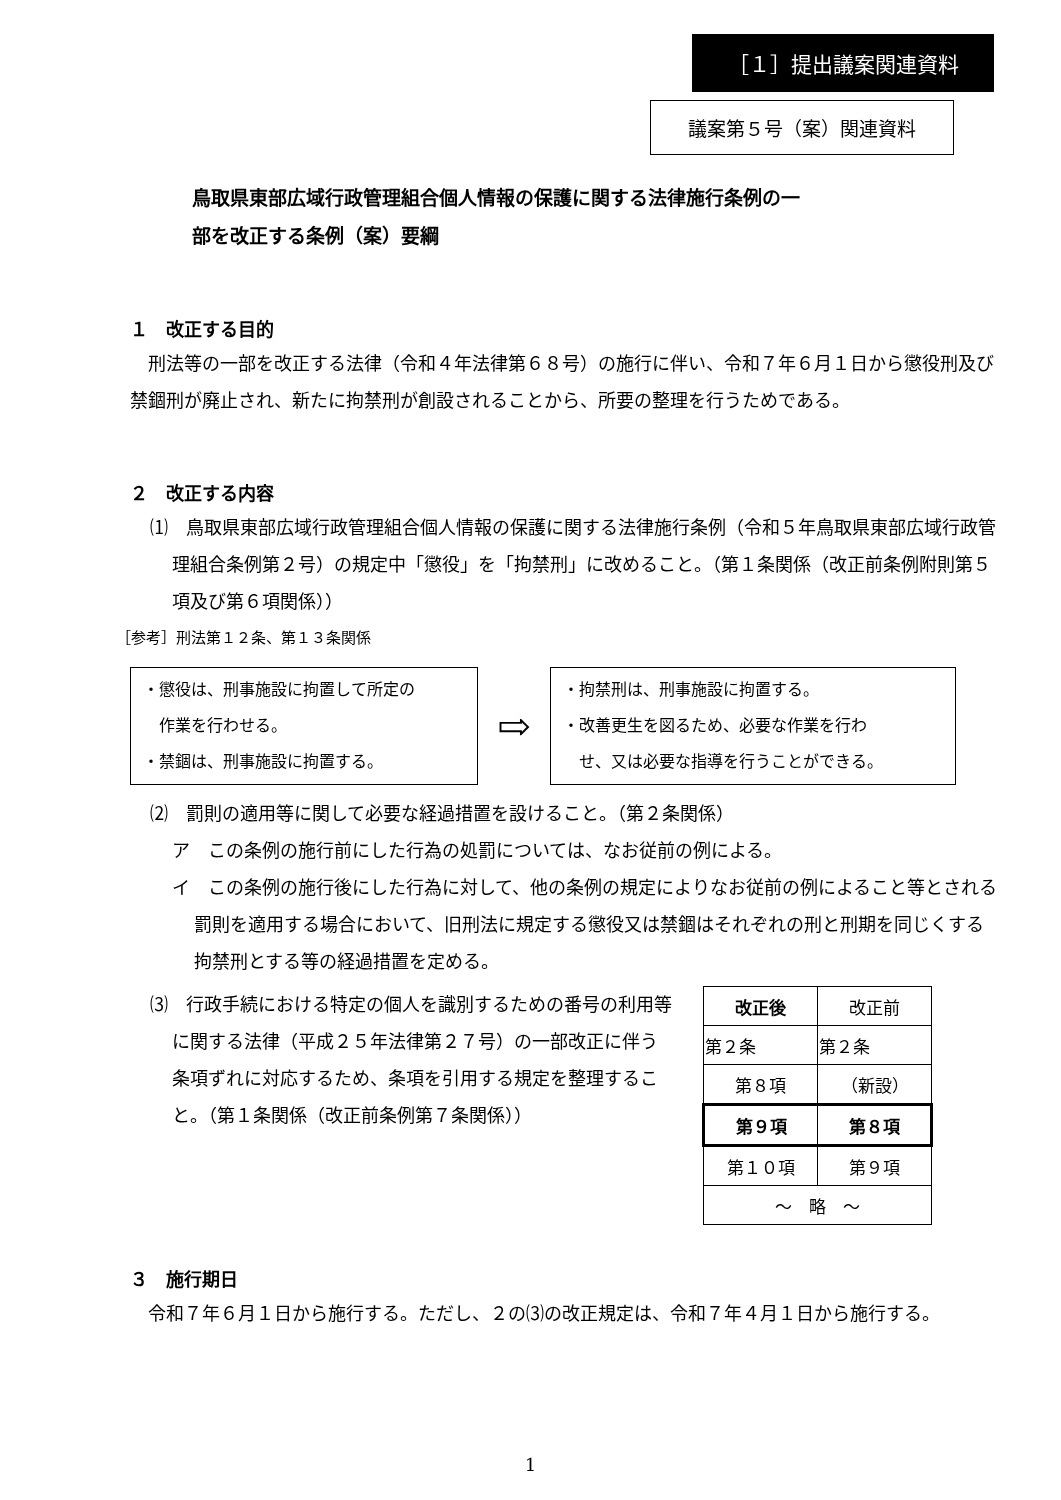［１］提出議案関連資料
議案第５号（案）関連資料
鳥取県東部広域行政管理組合個人情報の保護に関する法律施行条例の一
部を改正する条例（案）要綱
１　改正する目的
　刑法等の一部を改正する法律（令和４年法律第６８号）の施行に伴い、令和７年６月１日から懲役刑及び禁錮刑が廃止され、新たに拘禁刑が創設されることから、所要の整理を行うためである。
２　改正する内容
⑴　鳥取県東部広域行政管理組合個人情報の保護に関する法律施行条例（令和５年鳥取県東部広域行政管理組合条例第２号）の規定中「懲役」を「拘禁刑」に改めること。（第１条関係（改正前条例附則第５項及び第６項関係））
［参考］刑法第１２条、第１３条関係
・懲役は、刑事施設に拘置して所定の
　作業を行わせる。
・禁錮は、刑事施設に拘置する。
⇨
・拘禁刑は、刑事施設に拘置する。
・改善更生を図るため、必要な作業を行わ
　せ、又は必要な指導を行うことができる。
⑵　罰則の適用等に関して必要な経過措置を設けること。（第２条関係）
ア　この条例の施行前にした行為の処罰については、なお従前の例による。
イ　この条例の施行後にした行為に対して、他の条例の規定によりなお従前の例によること等とされる罰則を適用する場合において、旧刑法に規定する懲役又は禁錮はそれぞれの刑と刑期を同じくする拘禁刑とする等の経過措置を定める。
⑶　行政手続における特定の個人を識別するための番号の利用等に関する法律（平成２５年法律第２７号）の一部改正に伴う条項ずれに対応するため、条項を引用する規定を整理すること。（第１条関係（改正前条例第７条関係））
| 改正後 | 改正前 |
| 第２条 | 第２条 |
| 第８項 | （新設） |
| 第９項 | 第８項 |
| 第１０項 | 第９項 |
| ～ 略 ～ | |
３　施行期日
　令和７年６月１日から施行する。ただし、２の⑶の改正規定は、令和７年４月１日から施行する。
1